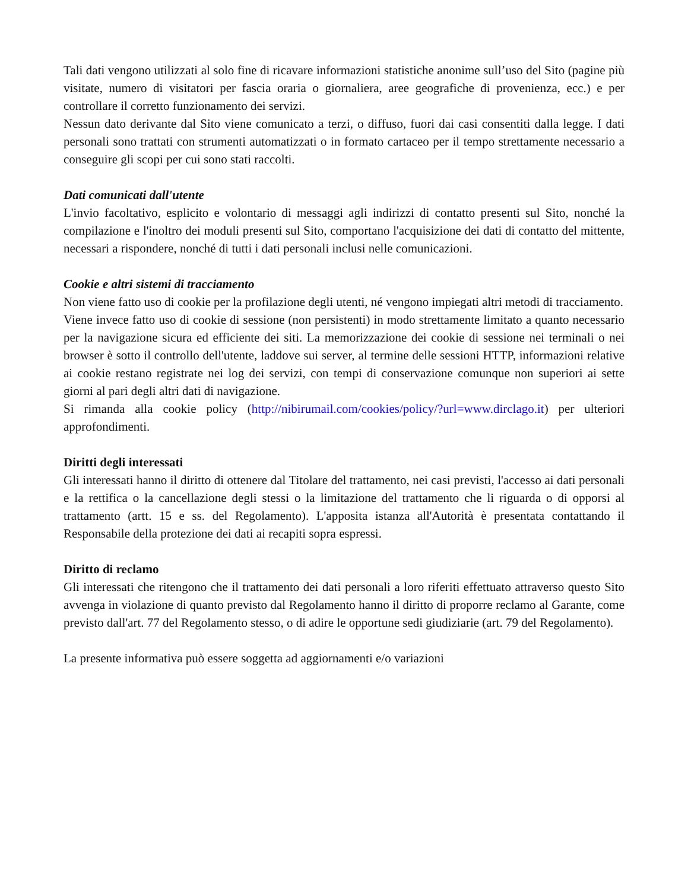Tali dati vengono utilizzati al solo fine di ricavare informazioni statistiche anonime sull’uso del Sito (pagine più visitate, numero di visitatori per fascia oraria o giornaliera, aree geografiche di provenienza, ecc.) e per controllare il corretto funzionamento dei servizi.
Nessun dato derivante dal Sito viene comunicato a terzi, o diffuso, fuori dai casi consentiti dalla legge. I dati personali sono trattati con strumenti automatizzati o in formato cartaceo per il tempo strettamente necessario a conseguire gli scopi per cui sono stati raccolti.
Dati comunicati dall'utente
L'invio facoltativo, esplicito e volontario di messaggi agli indirizzi di contatto presenti sul Sito, nonché la compilazione e l'inoltro dei moduli presenti sul Sito, comportano l'acquisizione dei dati di contatto del mittente, necessari a rispondere, nonché di tutti i dati personali inclusi nelle comunicazioni.
Cookie e altri sistemi di tracciamento
Non viene fatto uso di cookie per la profilazione degli utenti, né vengono impiegati altri metodi di tracciamento.
Viene invece fatto uso di cookie di sessione (non persistenti) in modo strettamente limitato a quanto necessario per la navigazione sicura ed efficiente dei siti. La memorizzazione dei cookie di sessione nei terminali o nei browser è sotto il controllo dell'utente, laddove sui server, al termine delle sessioni HTTP, informazioni relative ai cookie restano registrate nei log dei servizi, con tempi di conservazione comunque non superiori ai sette giorni al pari degli altri dati di navigazione.
Si rimanda alla cookie policy (http://nibirumail.com/cookies/policy/?url=www.dirclago.it) per ulteriori approfondimenti.
Diritti degli interessati
Gli interessati hanno il diritto di ottenere dal Titolare del trattamento, nei casi previsti, l'accesso ai dati personali e la rettifica o la cancellazione degli stessi o la limitazione del trattamento che li riguarda o di opporsi al trattamento (artt. 15 e ss. del Regolamento). L'apposita istanza all'Autorità è presentata contattando il Responsabile della protezione dei dati ai recapiti sopra espressi.
Diritto di reclamo
Gli interessati che ritengono che il trattamento dei dati personali a loro riferiti effettuato attraverso questo Sito avvenga in violazione di quanto previsto dal Regolamento hanno il diritto di proporre reclamo al Garante, come previsto dall'art. 77 del Regolamento stesso, o di adire le opportune sedi giudiziarie (art. 79 del Regolamento).
La presente informativa può essere soggetta ad aggiornamenti e/o variazioni